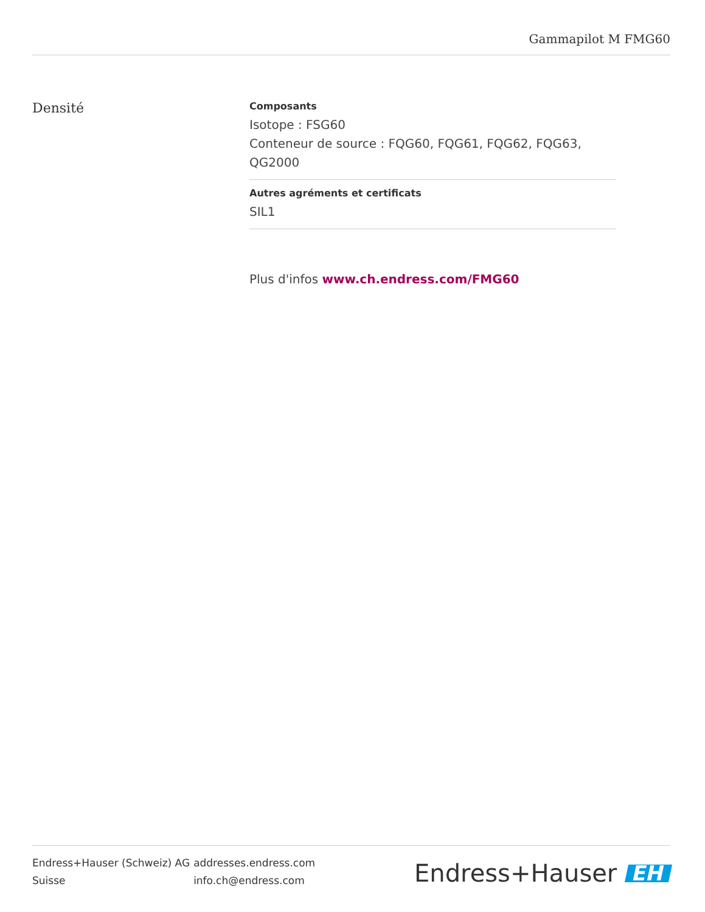Gammapilot M FMG60
Densité
Composants
Isotope : FSG60
Conteneur de source : FQG60, FQG61, FQG62, FQG63, QG2000
Autres agréments et certificats
SIL1
Plus d'infos www.ch.endress.com/FMG60
Endress+Hauser (Schweiz) AG
Suisse
addresses.endress.com
info.ch@endress.com
Endress+Hauser EH